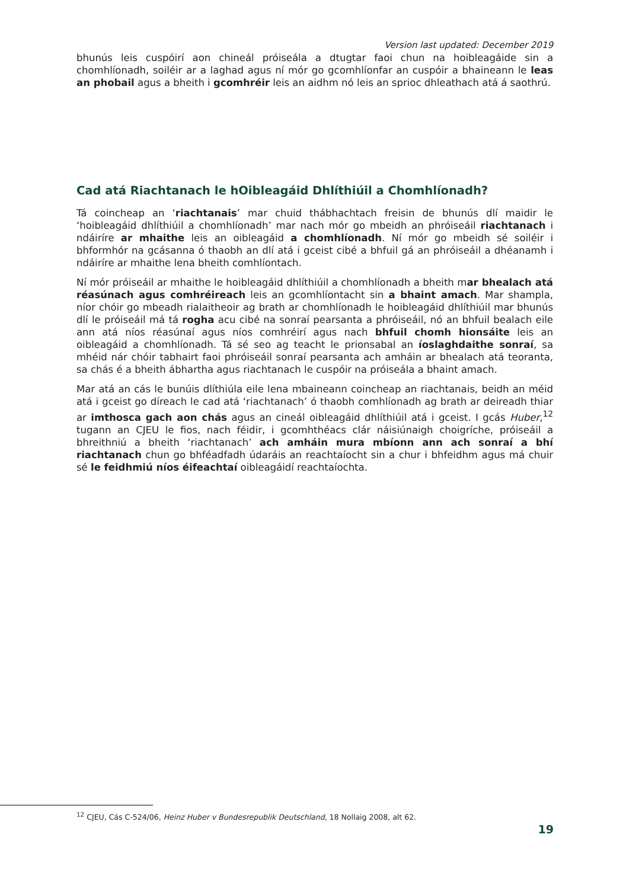Version last updated: December 2019
bhunús leis cuspóirí aon chineál próiseála a dtugtar faoi chun na hoibleagáide sin a chomhlíonadh, soiléir ar a laghad agus ní mór go gcomhlíonfar an cuspóir a bhaineann le leas an phobail agus a bheith i gcomhréir leis an aidhm nó leis an sprioc dhleathach atá á saothrú.
Cad atá Riachtanach le hOibleagáid Dhlíthiúil a Chomhlíonadh?
Tá coincheap an ‘riachtanais’ mar chuid thábhachtach freisin de bhunús dlí maidir le ‘hoibleagáid dhlíthiúil a chomhlíonadh’ mar nach mór go mbeidh an phróiseáil riachtanach i ndáiríre ar mhaithe leis an oibleagáid a chomhlíonadh. Ní mór go mbeidh sé soiléir i bhformhór na gcásanna ó thaobh an dlí atá i gceist cibé a bhfuil gá an phróiseáil a dhéanamh i ndáiríre ar mhaithe lena bheith comhlíontach.
Ní mór próiseáil ar mhaithe le hoibleagáid dhlíthiúil a chomhlíonadh a bheith mar bhealach atá réasúnach agus comhréireach leis an gcomhlíontacht sin a bhaint amach. Mar shampla, níor chóir go mbeadh rialaitheoir ag brath ar chomhlíonadh le hoibleagáid dhlíthiúil mar bhunús dlí le próiseáil má tá rogha acu cibé na sonraí pearsanta a phróiseáil, nó an bhfuil bealach eile ann atá níos réasúnaí agus níos comhréirí agus nach bhfuil chomh hionsáite leis an oibleagáid a chomhlíonadh. Tá sé seo ag teacht le prionsabal an íoslaghdaithe sonraí, sa mhéid nár chóir tabhairt faoi phróiseáil sonraí pearsanta ach amháin ar bhealach atá teoranta, sa chás é a bheith ábhartha agus riachtanach le cuspóir na próiseála a bhaint amach.
Mar atá an cás le bunúis dlíthiúla eile lena mbaineann coincheap an riachtanais, beidh an méid atá i gceist go díreach le cad atá ‘riachtanach’ ó thaobh comhlíonadh ag brath ar deireadh thiar ar imthosca gach aon chás agus an cineál oibleagáid dhlíthiúil atá i gceist. I gcás Huber,<sup>12</sup> tugann an CJEU le fios, nach féidir, i gcomhthéacs clár náisiúnaigh choigríche, próiseáil a bhreithniú a bheith ‘riachtanach’ ach amháin mura mbíonn ann ach sonraí a bhí riachtanach chun go bhféadfadh údaráis an reachtaíocht sin a chur i bhfeidhm agus má chuir sé le feidhmiú níos éifeachtaí oibleagáidí reachtaíochta.
<sup>12</sup> CJEU, Cás C-524/06, Heinz Huber v Bundesrepublik Deutschland, 18 Nollaig 2008, alt 62.
19